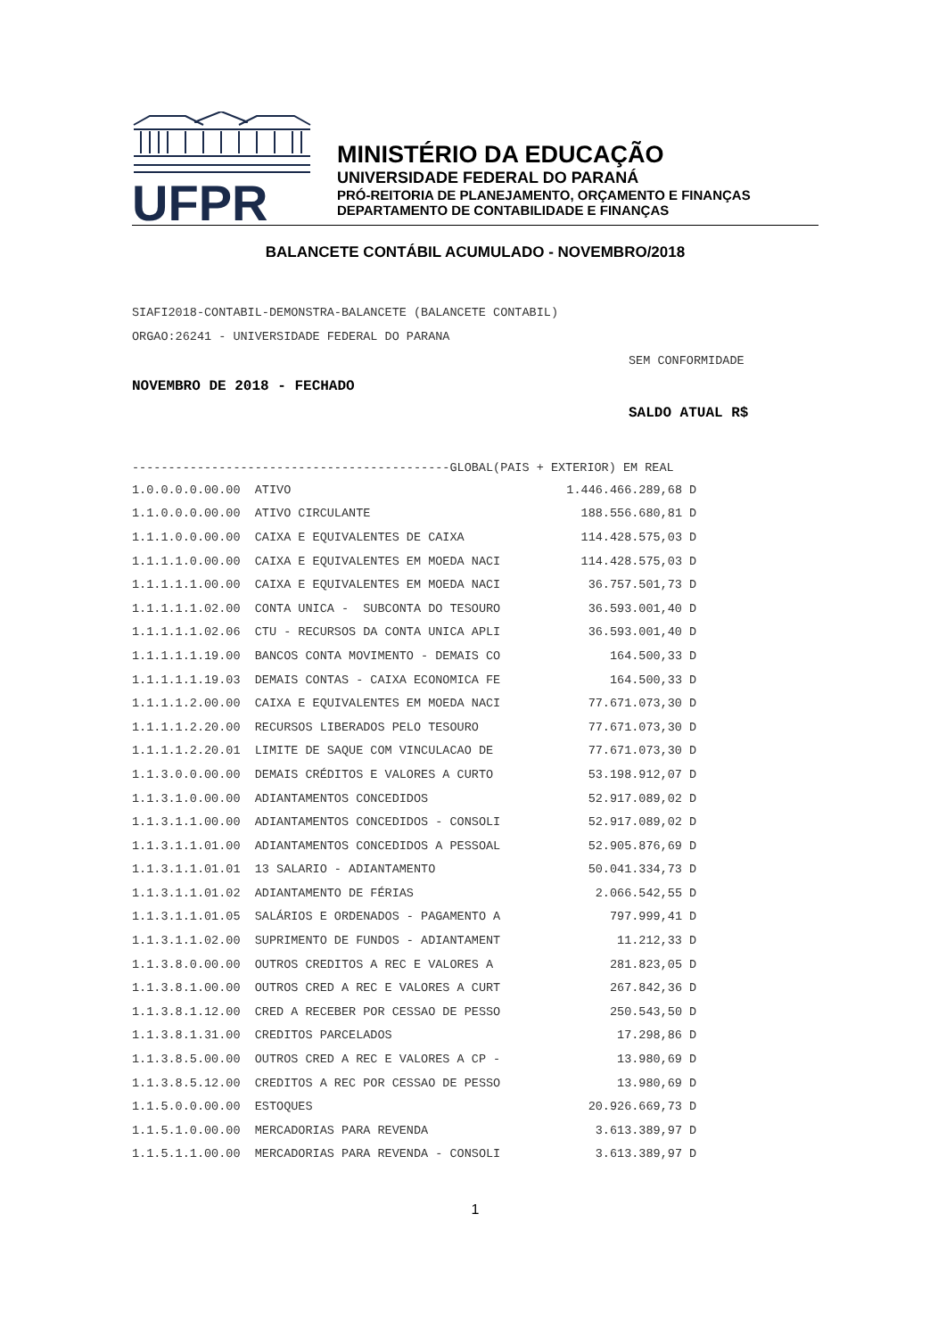UFPR
MINISTÉRIO DA EDUCAÇÃO
UNIVERSIDADE FEDERAL DO PARANÁ
PRÓ-REITORIA DE PLANEJAMENTO, ORÇAMENTO E FINANÇAS
DEPARTAMENTO DE CONTABILIDADE E FINANÇAS
BALANCETE CONTÁBIL ACUMULADO - NOVEMBRO/2018
SIAFI2018-CONTABIL-DEMONSTRA-BALANCETE (BALANCETE CONTABIL)
ORGAO:26241 - UNIVERSIDADE FEDERAL DO PARANA
SEM CONFORMIDADE
NOVEMBRO DE 2018 - FECHADO
SALDO ATUAL R$
--------------------------------------------GLOBAL(PAIS + EXTERIOR) EM REAL
| 1.0.0.0.0.00.00 | ATIVO | 1.446.466.289,68 D |
| 1.1.0.0.0.00.00 | ATIVO CIRCULANTE | 188.556.680,81 D |
| 1.1.1.0.0.00.00 | CAIXA E EQUIVALENTES DE CAIXA | 114.428.575,03 D |
| 1.1.1.1.0.00.00 | CAIXA E EQUIVALENTES EM MOEDA NACI | 114.428.575,03 D |
| 1.1.1.1.1.00.00 | CAIXA E EQUIVALENTES EM MOEDA NACI | 36.757.501,73 D |
| 1.1.1.1.1.02.00 | CONTA UNICA - SUBCONTA DO TESOURO | 36.593.001,40 D |
| 1.1.1.1.1.02.06 | CTU - RECURSOS DA CONTA UNICA APLI | 36.593.001,40 D |
| 1.1.1.1.1.19.00 | BANCOS CONTA MOVIMENTO - DEMAIS CO | 164.500,33 D |
| 1.1.1.1.1.19.03 | DEMAIS CONTAS - CAIXA ECONOMICA FE | 164.500,33 D |
| 1.1.1.1.2.00.00 | CAIXA E EQUIVALENTES EM MOEDA NACI | 77.671.073,30 D |
| 1.1.1.1.2.20.00 | RECURSOS LIBERADOS PELO TESOURO | 77.671.073,30 D |
| 1.1.1.1.2.20.01 | LIMITE DE SAQUE COM VINCULACAO DE | 77.671.073,30 D |
| 1.1.3.0.0.00.00 | DEMAIS CRÉDITOS E VALORES A CURTO | 53.198.912,07 D |
| 1.1.3.1.0.00.00 | ADIANTAMENTOS CONCEDIDOS | 52.917.089,02 D |
| 1.1.3.1.1.00.00 | ADIANTAMENTOS CONCEDIDOS - CONSOLI | 52.917.089,02 D |
| 1.1.3.1.1.01.00 | ADIANTAMENTOS CONCEDIDOS A PESSOAL | 52.905.876,69 D |
| 1.1.3.1.1.01.01 | 13 SALARIO - ADIANTAMENTO | 50.041.334,73 D |
| 1.1.3.1.1.01.02 | ADIANTAMENTO DE FÉRIAS | 2.066.542,55 D |
| 1.1.3.1.1.01.05 | SALÁRIOS E ORDENADOS - PAGAMENTO A | 797.999,41 D |
| 1.1.3.1.1.02.00 | SUPRIMENTO DE FUNDOS - ADIANTAMENT | 11.212,33 D |
| 1.1.3.8.0.00.00 | OUTROS CREDITOS A REC E VALORES A | 281.823,05 D |
| 1.1.3.8.1.00.00 | OUTROS CRED A REC E VALORES A CURT | 267.842,36 D |
| 1.1.3.8.1.12.00 | CRED A RECEBER POR CESSAO DE PESSO | 250.543,50 D |
| 1.1.3.8.1.31.00 | CREDITOS PARCELADOS | 17.298,86 D |
| 1.1.3.8.5.00.00 | OUTROS CRED A REC E VALORES A CP - | 13.980,69 D |
| 1.1.3.8.5.12.00 | CREDITOS A REC POR CESSAO DE PESSO | 13.980,69 D |
| 1.1.5.0.0.00.00 | ESTOQUES | 20.926.669,73 D |
| 1.1.5.1.0.00.00 | MERCADORIAS PARA REVENDA | 3.613.389,97 D |
| 1.1.5.1.1.00.00 | MERCADORIAS PARA REVENDA - CONSOLI | 3.613.389,97 D |
1